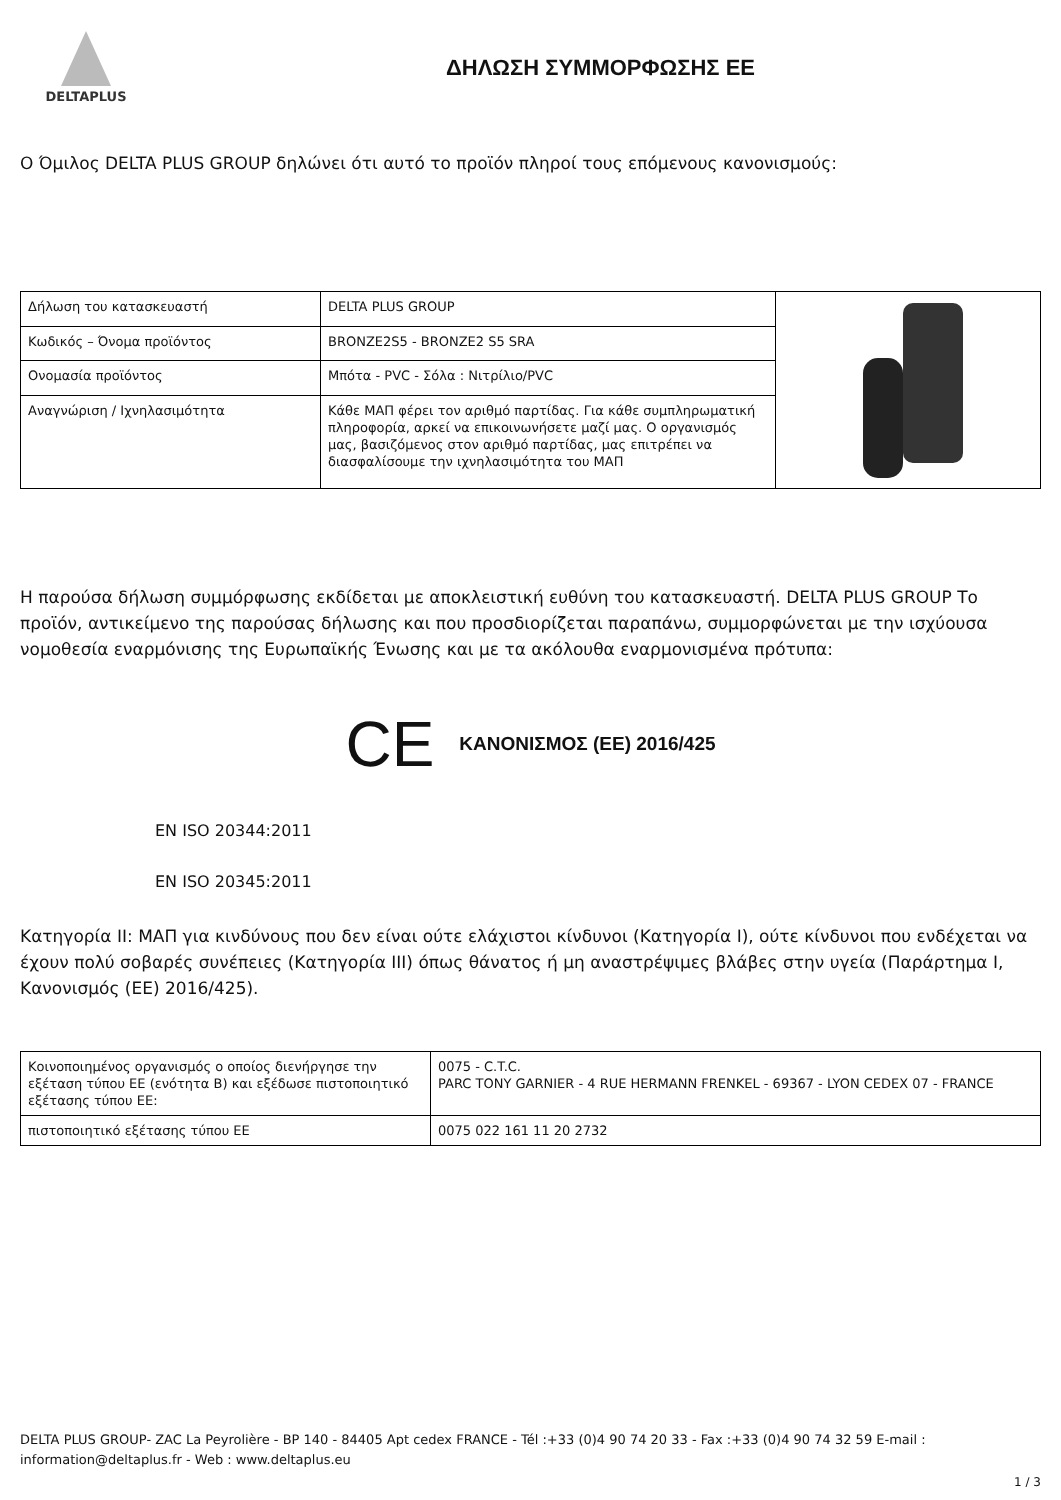DELTAPLUS
ΔΗΛΩΣΗ ΣΥΜΜΟΡΦΩΣΗΣ ΕΕ
Ο Όμιλος DELTA PLUS GROUP δηλώνει ότι αυτό το προϊόν πληροί τους επόμενους κανονισμούς:
| Δήλωση του κατασκευαστή | DELTA PLUS GROUP | |
| Κωδικός – Όνομα προϊόντος | BRONZE2S5 - BRONZE2 S5 SRA | |
| Ονομασία προϊόντος | Μπότα - PVC - Σόλα : Νιτρίλιο/PVC | |
| Αναγνώριση / Ιχνηλασιμότητα | Κάθε ΜΑΠ φέρει τον αριθμό παρτίδας. Για κάθε συμπληρωματική πληροφορία, αρκεί να επικοινωνήσετε μαζί μας. Ο οργανισμός μας, βασιζόμενος στον αριθμό παρτίδας, μας επιτρέπει να διασφαλίσουμε την ιχνηλασιμότητα του ΜΑΠ | |
Η παρούσα δήλωση συμμόρφωσης εκδίδεται με αποκλειστική ευθύνη του κατασκευαστή. DELTA PLUS GROUP Το προϊόν, αντικείμενο της παρούσας δήλωσης και που προσδιορίζεται παραπάνω, συμμορφώνεται με την ισχύουσα νομοθεσία εναρμόνισης της Ευρωπαϊκής Ένωσης και με τα ακόλουθα εναρμονισμένα πρότυπα:
CE ΚΑΝΟΝΙΣΜΟΣ (ΕΕ) 2016/425
EN ISO 20344:2011
EN ISO 20345:2011
Κατηγορία II: ΜΑΠ για κινδύνους που δεν είναι ούτε ελάχιστοι κίνδυνοι (Κατηγορία I), ούτε κίνδυνοι που ενδέχεται να έχουν πολύ σοβαρές συνέπειες (Κατηγορία III) όπως θάνατος ή μη αναστρέψιμες βλάβες στην υγεία (Παράρτημα I, Κανονισμός (ΕΕ) 2016/425).
| Κοινοποιημένος οργανισμός ο οποίος διενήργησε την εξέταση τύπου ΕΕ (ενότητα B) και εξέδωσε πιστοποιητικό εξέτασης τύπου ΕΕ: | 0075 - C.T.C. PARC TONY GARNIER - 4 RUE HERMANN FRENKEL - 69367 - LYON CEDEX 07 - FRANCE |
| πιστοποιητικό εξέτασης τύπου ΕΕ | 0075 022 161 11 20 2732 |
DELTA PLUS GROUP- ZAC La Peyrolière - BP 140 - 84405 Apt cedex FRANCE - Tél :+33 (0)4 90 74 20 33 - Fax :+33 (0)4 90 74 32 59 E-mail : information@deltaplus.fr - Web : www.deltaplus.eu
1 / 3